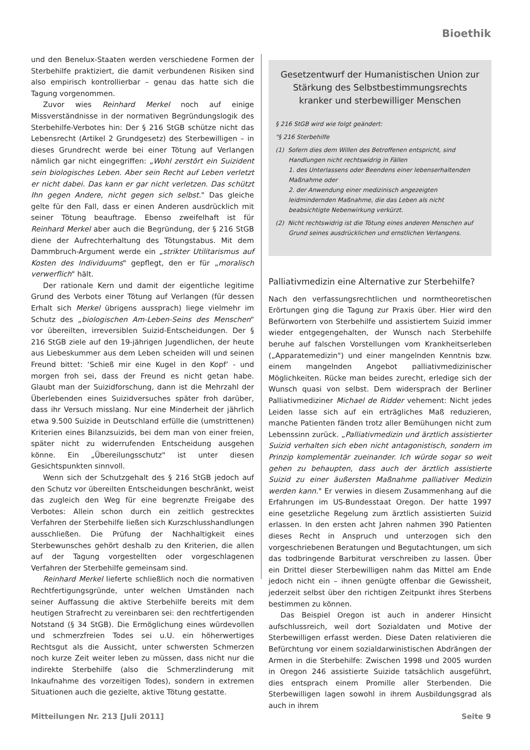Bioethik
und den Benelux-Staaten werden verschiedene Formen der Sterbehilfe praktiziert, die damit verbundenen Risiken sind also empirisch kontrollierbar – genau das hatte sich die Tagung vorgenommen.
Zuvor wies Reinhard Merkel noch auf einige Missverständnisse in der normativen Begründungslogik des Sterbehilfe-Verbotes hin: Der § 216 StGB schütze nicht das Lebensrecht (Artikel 2 Grundgesetz) des Sterbewilligen – in dieses Grundrecht werde bei einer Tötung auf Verlangen nämlich gar nicht eingegriffen: „Wohl zerstört ein Suizident sein biologisches Leben. Aber sein Recht auf Leben verletzt er nicht dabei. Das kann er gar nicht verletzen. Das schützt Ihn gegen Andere, nicht gegen sich selbst." Das gleiche gelte für den Fall, dass er einen Anderen ausdrücklich mit seiner Tötung beauftrage. Ebenso zweifelhaft ist für Reinhard Merkel aber auch die Begründung, der § 216 StGB diene der Aufrechterhaltung des Tötungstabus. Mit dem Dammbruch-Argument werde ein „strikter Utilitarismus auf Kosten des Individuums" gepflegt, den er für „moralisch verwerflich" hält.
Der rationale Kern und damit der eigentliche legitime Grund des Verbots einer Tötung auf Verlangen (für dessen Erhalt sich Merkel übrigens aussprach) liege vielmehr im Schutz des „biologischen Am-Leben-Seins des Menschen" vor übereilten, irreversiblen Suizid-Entscheidungen. Der § 216 StGB ziele auf den 19-jährigen Jugendlichen, der heute aus Liebeskummer aus dem Leben scheiden will und seinen Freund bittet: ‘Schieß mir eine Kugel in den Kopf’ - und morgen froh sei, dass der Freund es nicht getan habe. Glaubt man der Suizidforschung, dann ist die Mehrzahl der Überlebenden eines Suizidversuches später froh darüber, dass ihr Versuch misslang. Nur eine Minderheit der jährlich etwa 9.500 Suizide in Deutschland erfülle die (umstrittenen) Kriterien eines Bilanzsuizids, bei dem man von einer freien, später nicht zu widerrufenden Entscheidung ausgehen könne. Ein „Übereilungsschutz" ist unter diesen Gesichtspunkten sinnvoll.
Wenn sich der Schutzgehalt des § 216 StGB jedoch auf den Schutz vor übereilten Entscheidungen beschränkt, weist das zugleich den Weg für eine begrenzte Freigabe des Verbotes: Allein schon durch ein zeitlich gestrecktes Verfahren der Sterbehilfe ließen sich Kurzschlusshandlungen ausschließen. Die Prüfung der Nachhaltigkeit eines Sterbewunsches gehört deshalb zu den Kriterien, die allen auf der Tagung vorgestellten oder vorgeschlagenen Verfahren der Sterbehilfe gemeinsam sind.
Reinhard Merkel lieferte schließlich noch die normativen Rechtfertigungsgründe, unter welchen Umständen nach seiner Auffassung die aktive Sterbehilfe bereits mit dem heutigen Strafrecht zu vereinbaren sei: den rechtfertigenden Notstand (§ 34 StGB). Die Ermöglichung eines würdevollen und schmerzfreien Todes sei u.U. ein höherwertiges Rechtsgut als die Aussicht, unter schwersten Schmerzen noch kurze Zeit weiter leben zu müssen, dass nicht nur die indirekte Sterbehilfe (also die Schmerzlinderung mit Inkaufnahme des vorzeitigen Todes), sondern in extremen Situationen auch die gezielte, aktive Tötung gestatte.
Gesetzentwurf der Humanistischen Union zur Stärkung des Selbstbestimmungsrechts kranker und sterbewilliger Menschen
§ 216 StGB wird wie folgt geändert:
"§ 216 Sterbehilfe
(1) Sofern dies dem Willen des Betroffenen entspricht, sind Handlungen nicht rechtswidrig in Fällen
1. des Unterlassens oder Beendens einer lebenserhaltenden Maßnahme oder
2. der Anwendung einer medizinisch angezeigten leidmindernden Maßnahme, die das Leben als nicht beabsichtigte Nebenwirkung verkürzt.
(2) Nicht rechtswidrig ist die Tötung eines anderen Menschen auf Grund seines ausdrücklichen und ernstlichen Verlangens.
Palliativmedizin eine Alternative zur Sterbehilfe?
Nach den verfassungsrechtlichen und normtheoretischen Erörtungen ging die Tagung zur Praxis über. Hier wird den Befürwortern von Sterbehilfe und assistiertem Suizid immer wieder entgegengehalten, der Wunsch nach Sterbehilfe beruhe auf falschen Vorstellungen vom Krankheitserleben („Apparatemedizin") und einer mangelnden Kenntnis bzw. einem mangelnden Angebot palliativmedizinischer Möglichkeiten. Rücke man beides zurecht, erledige sich der Wunsch quasi von selbst. Dem widersprach der Berliner Palliativmediziner Michael de Ridder vehement: Nicht jedes Leiden lasse sich auf ein erträgliches Maß reduzieren, manche Patienten fänden trotz aller Bemühungen nicht zum Lebenssinn zurück. „Palliativmedizin und ärztlich assistierter Suizid verhalten sich eben nicht antagonistisch, sondern im Prinzip komplementär zueinander. Ich würde sogar so weit gehen zu behaupten, dass auch der ärztlich assistierte Suizid zu einer äußersten Maßnahme palliativer Medizin werden kann." Er verwies in diesem Zusammenhang auf die Erfahrungen im US-Bundesstaat Oregon. Der hatte 1997 eine gesetzliche Regelung zum ärztlich assistierten Suizid erlassen. In den ersten acht Jahren nahmen 390 Patienten dieses Recht in Anspruch und unterzogen sich den vorgeschriebenen Beratungen und Begutachtungen, um sich das todbringende Barbiturat verschreiben zu lassen. Über ein Drittel dieser Sterbewilligen nahm das Mittel am Ende jedoch nicht ein – ihnen genügte offenbar die Gewissheit, jederzeit selbst über den richtigen Zeitpunkt ihres Sterbens bestimmen zu können.
Das Beispiel Oregon ist auch in anderer Hinsicht aufschlussreich, weil dort Sozialdaten und Motive der Sterbewilligen erfasst werden. Diese Daten relativieren die Befürchtung vor einem sozialdarwinistischen Abdrängen der Armen in die Sterbehilfe: Zwischen 1998 und 2005 wurden in Oregon 246 assistierte Suizide tatsächlich ausgeführt, dies entsprach einem Promille aller Sterbenden. Die Sterbewilligen lagen sowohl in ihrem Ausbildungsgrad als auch in ihrem
Mitteilungen Nr. 213 [Juli 2011] Seite 9